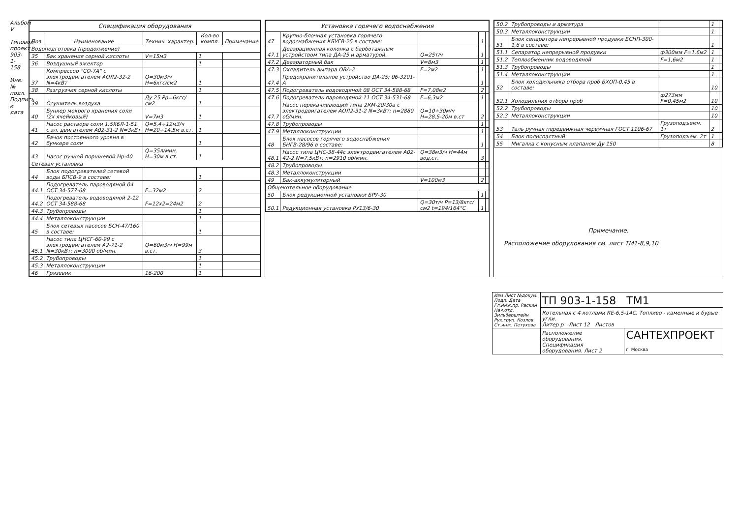Альбом V
Типовой проект 903-1-158
Инв.№ подл. Подпись и дата
| Спецификация оборудования | | | | |
| --- | --- | --- | --- | --- |
| Поз. | Наименование | Технич. характер. | Кол-во компл. | Примечание |
| Водоподготовка (продолжение) | | | | |
| 35 | Бак хранения серной кислоты | V=15м3 | 1 | |
| 36 | Воздушный эжектор | | 1 | |
| 37 | Компрессор "СО-7А" с электродвигателем АОЛ2-32-2 N=4кВт | Q=30м3/ч H=6кгс/см2 | 1 | |
| 38 | Разгрузчик серной кислоты | | 1 | |
| 39 | Осушитель воздуха | Ду 25 Рр=6кгс/см2 | 1 | |
| 40 | Бункер мокрого хранения соли (2х ячейковый) | V=7м3 | 1 | |
| 41 | Насос раствора соли 1,5Х6Л-1-51 с эл. двигателем А02-31-2 N=3кВт | Q=5,4÷12м3/ч H=20÷14,5м в.ст. | 1 | |
| 42 | Бачок постоянного уровня в бункере соли | | 1 | |
| 43 | Насос ручной поршневой Нр-40 | Q=35л/мин. H=30м в.ст. | 1 | |
| Сетевая установка | | | | |
| 44 | Блок подогревателей сетевой воды БПСВ-9 в составе: | | 1 | |
| 44.1 | Подогреватель пароводяной 04 ОСТ 34-577-68 | F=32м2 | 2 | |
| 44.2 | Подогреватель водоводяной 2-12 ОСТ 34-588-68 | F=12х2=24м2 | 2 | |
| 44.3 | Трубопроводы | | 1 | |
| 44.4 | Металлоконструкции | | 1 | |
| 45 | Блок сетевых насосов БСН-47/160 в составе: | | 1 | |
| 45.1 | Насос типа ЦНСГ-60-99 с электродвигателем А2-71-2 N=30кВт; n=3000 об/мин. | Q=60м3/ч H=99м в.ст. | 3 | |
| 45.2 | Трубопроводы | | 1 | |
| 45.3 | Металлоконструкции | | 1 | |
| 46 | Грязевик | 16-200 | 1 | |
| Установка горячего водоснабжения | | | | |
| --- | --- | --- | --- | --- |
| 47 | Крупно-блочная установка горячего водоснабжения КБУГВ-25 в составе: | | 1 | |
| 47.1 | Деаэрационная колонка с барботажным устройством типа ДА-25 и арматурой. | Q=25т/ч | 1 | |
| 47.2 | Деаэраторный бак | V=8м3 | 1 | |
| 47.3 | Охладитель выпара ОВА-2 | F=2м2 | 1 | |
| 47.4 | Предохранительное устройство ДА-25; 06-3201-А | | 1 | |
| 47.5 | Подогреватель водоводяной 08 ОСТ 34-588-68 | F=7,08м2 | 2 | |
| 47.6 | Подогреватель пароводяной 11 ОСТ 34-531-68 | F=6,3м2 | 1 | |
| 47.7 | Насос перекачивающий типа 2КМ-20/30а с электродвигателем АОЛ2-31-2 N=3кВт; n=2880 об/мин. | Q=10÷30м/ч H=28,5-20м в.ст | 2 | |
| 47.8 | Трубопроводы | | 1 | |
| 47.9 | Металлоконструкции | | 1 | |
| 48 | Блок насосов горячего водоснабжения БНГВ-28/96 в составе: | | 1 | |
| 48.1 | Насос типа ЦНС-38-44с электродвигателем А02-42-2 N=7,5кВт; n=2910 об/мин. | Q=38м3/ч H=44м вод.ст. | 3 | |
| 48.2 | Трубопроводы | | | |
| 48.3 | Металлоконструкции | | | |
| 49 | Бак-аккумуляторный | V=100м3 | 2 | |
| Общекотельное оборудование | | | | |
| 50 | Блок редукционной установки БРУ-30 | | 1 | |
| 50.1 | Редукционная установка РУ13/6-30 | Q=30т/ч P=13/8кгс/см2 t=194/164°С | 1 | |
| 50.2 | Трубопроводы и арматура | | 1 | |
| 50.3 | Металлоконструкции | | 1 | |
| 51 | Блок сепаратора непрерывной продувки БСНП-300-1,6 в составе: | | 1 | |
| 51.1 | Сепаратор непрерывной продувки | ф300мм F=1,6м2 | 1 | |
| 51.2 | Теплообменник водоводяной | F=1,6м2 | 1 | |
| 51.3 | Трубопроводы | | 1 | |
| 51.4 | Металлоконструкции | | 1 | |
| 52 | Блок холодильника отбора проб БХОП-0,45 в составе: | | 10 | |
| 52.1 | Холодильник отбора проб | ф273мм F=0,45м2 | 10 | |
| 52.2 | Трубопроводы | | 10 | |
| 52.3 | Металлоконструкции | | 10 | |
| 53 | Таль ручная передвижная червячная ГОСТ 1106-67 | Грузоподъемн. 1т | 2 | |
| 54 | Блок полиспастный | Грузоподъем. 2т | 1 | |
| 55 | Мигалка с конусным клапаном Ду 150 | | 8 | |
Примечание.
Расположение оборудования см. лист ТМ1-8,9,10
| Изм Лист №докум. Подп. Дата Гл.инж.пр. Раскин Нач.отд. Зильберштейн Рук.груп. Козлов Ст.инж. Петухова | ТП 903-1-158 ТМ1 | |
| | Котельная с 4 котлами КЕ-6,5-14С. Топливо - каменные и бурые угли. Литер р Лист 12 Листов | |
| | Расположение оборудования. Спецификация оборудования. Лист 2 | САНТЕХПРОЕКТ г. Москва |